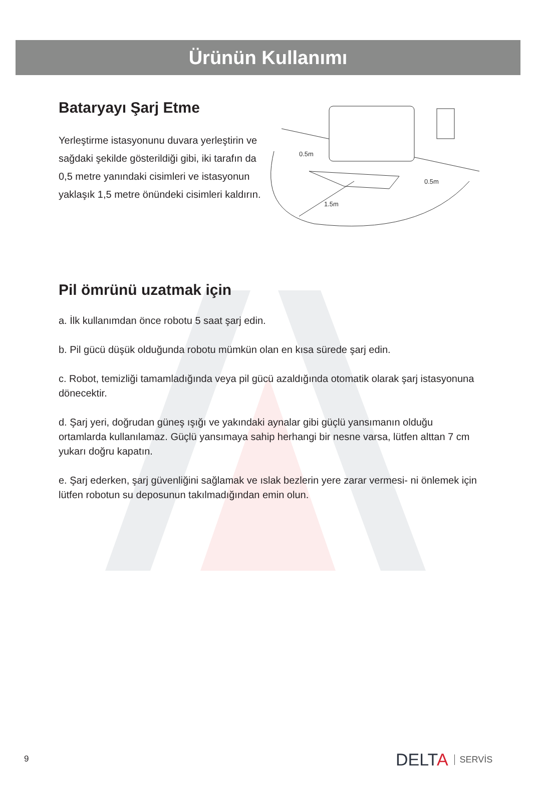Ürünün Kullanımı
Bataryayı Şarj Etme
Yerleştirme istasyonunu duvara yerleştirin ve sağdaki şekilde gösterildiği gibi, iki tarafın da 0,5 metre yanındaki cisimleri ve istasyonun yaklaşık 1,5 metre önündeki cisimleri kaldırın.
0.5m
0.5m
1.5m
Pil ömrünü uzatmak için
a. İlk kullanımdan önce robotu 5 saat şarj edin.
b. Pil gücü düşük olduğunda robotu mümkün olan en kısa sürede şarj edin.
c. Robot, temizliği tamamladığında veya pil gücü azaldığında otomatik olarak şarj istasyonuna dönecektir.
d. Şarj yeri, doğrudan güneş ışığı ve yakındaki aynalar gibi güçlü yansımanın olduğu ortamlarda kullanılamaz. Güçlü yansımaya sahip herhangi bir nesne varsa, lütfen alttan 7 cm yukarı doğru kapatın.
e. Şarj ederken, şarj güvenliğini sağlamak ve ıslak bezlerin yere zarar vermesi- ni önlemek için lütfen robotun su deposunun takılmadığından emin olun.
9 DELTA SERVİS